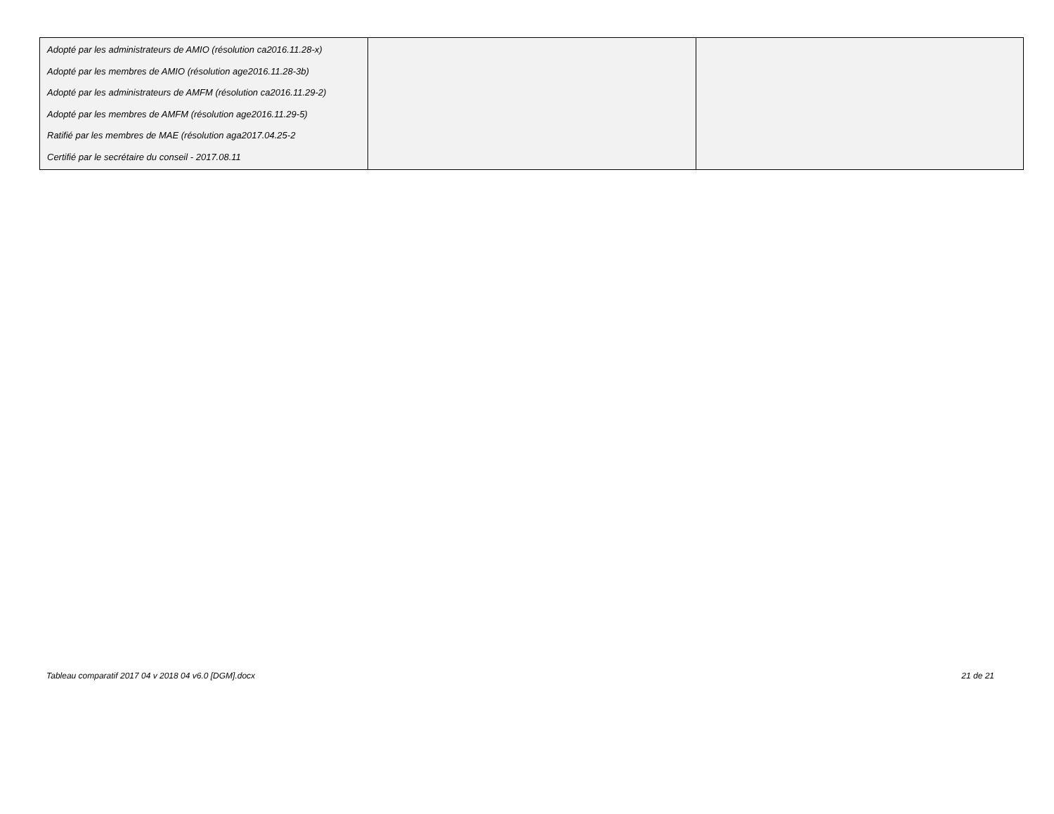| Adopté par les administrateurs de AMIO (résolution ca2016.11.28-x) Adopté par les membres de AMIO (résolution age2016.11.28-3b) Adopté par les administrateurs de AMFM (résolution ca2016.11.29-2) Adopté par les membres de AMFM (résolution age2016.11.29-5) Ratifié par les membres de MAE (résolution aga2017.04.25-2 Certifié par le secrétaire du conseil - 2017.08.11 | | |
Tableau comparatif 2017 04 v 2018 04 v6.0 [DGM].docx 21 de 21